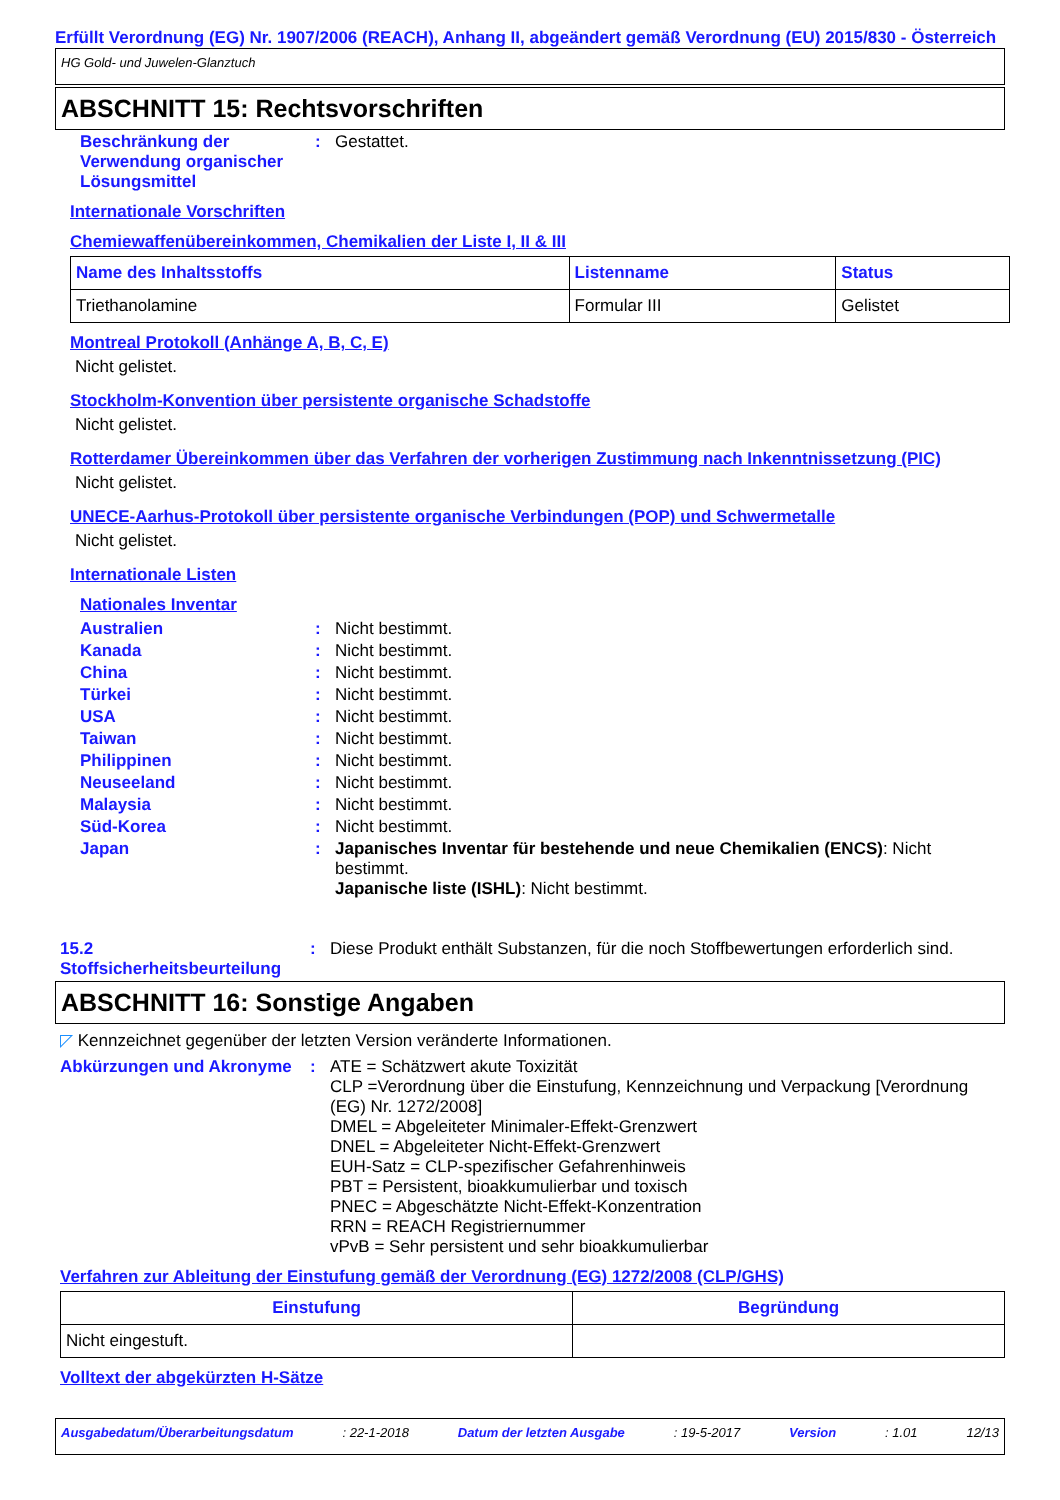Erfüllt Verordnung (EG) Nr. 1907/2006 (REACH), Anhang II, abgeändert gemäß Verordnung (EU) 2015/830 - Österreich
HG Gold- und Juwelen-Glanztuch
ABSCHNITT 15: Rechtsvorschriften
Beschränkung der Verwendung organischer Lösungsmittel
: Gestattet.
Internationale Vorschriften
Chemiewaffenübereinkommen, Chemikalien der Liste I, II & III
| Name des Inhaltsstoffs | Listenname | Status |
| --- | --- | --- |
| Triethanolamine | Formular III | Gelistet |
Montreal Protokoll (Anhänge A, B, C, E)
Nicht gelistet.
Stockholm-Konvention über persistente organische Schadstoffe
Nicht gelistet.
Rotterdamer Übereinkommen über das Verfahren der vorherigen Zustimmung nach Inkenntnissetzung (PIC)
Nicht gelistet.
UNECE-Aarhus-Protokoll über persistente organische Verbindungen (POP) und Schwermetalle
Nicht gelistet.
Internationale Listen
Nationales Inventar
Australien : Nicht bestimmt.
Kanada : Nicht bestimmt.
China : Nicht bestimmt.
Türkei : Nicht bestimmt.
USA : Nicht bestimmt.
Taiwan : Nicht bestimmt.
Philippinen : Nicht bestimmt.
Neuseeland : Nicht bestimmt.
Malaysia : Nicht bestimmt.
Süd-Korea : Nicht bestimmt.
Japan : Japanisches Inventar für bestehende und neue Chemikalien (ENCS): Nicht bestimmt.
Japanische liste (ISHL): Nicht bestimmt.
15.2 Stoffsicherheitsbeurteilung
: Diese Produkt enthält Substanzen, für die noch Stoffbewertungen erforderlich sind.
ABSCHNITT 16: Sonstige Angaben
◸ Kennzeichnet gegenüber der letzten Version veränderte Informationen.
Abkürzungen und Akronyme : ATE = Schätzwert akute Toxizität
CLP =Verordnung über die Einstufung, Kennzeichnung und Verpackung [Verordnung (EG) Nr. 1272/2008]
DMEL = Abgeleiteter Minimaler-Effekt-Grenzwert
DNEL = Abgeleiteter Nicht-Effekt-Grenzwert
EUH-Satz = CLP-spezifischer Gefahrenhinweis
PBT = Persistent, bioakkumulierbar und toxisch
PNEC = Abgeschätzte Nicht-Effekt-Konzentration
RRN = REACH Registriernummer
vPvB = Sehr persistent und sehr bioakkumulierbar
Verfahren zur Ableitung der Einstufung gemäß der Verordnung (EG) 1272/2008 (CLP/GHS)
| Einstufung | Begründung |
| --- | --- |
| Nicht eingestuft. | |
Volltext der abgekürzten H-Sätze
Ausgabedatum/Überarbeitungsdatum : 22-1-2018 Datum der letzten Ausgabe : 19-5-2017 Version : 1.01 12/13